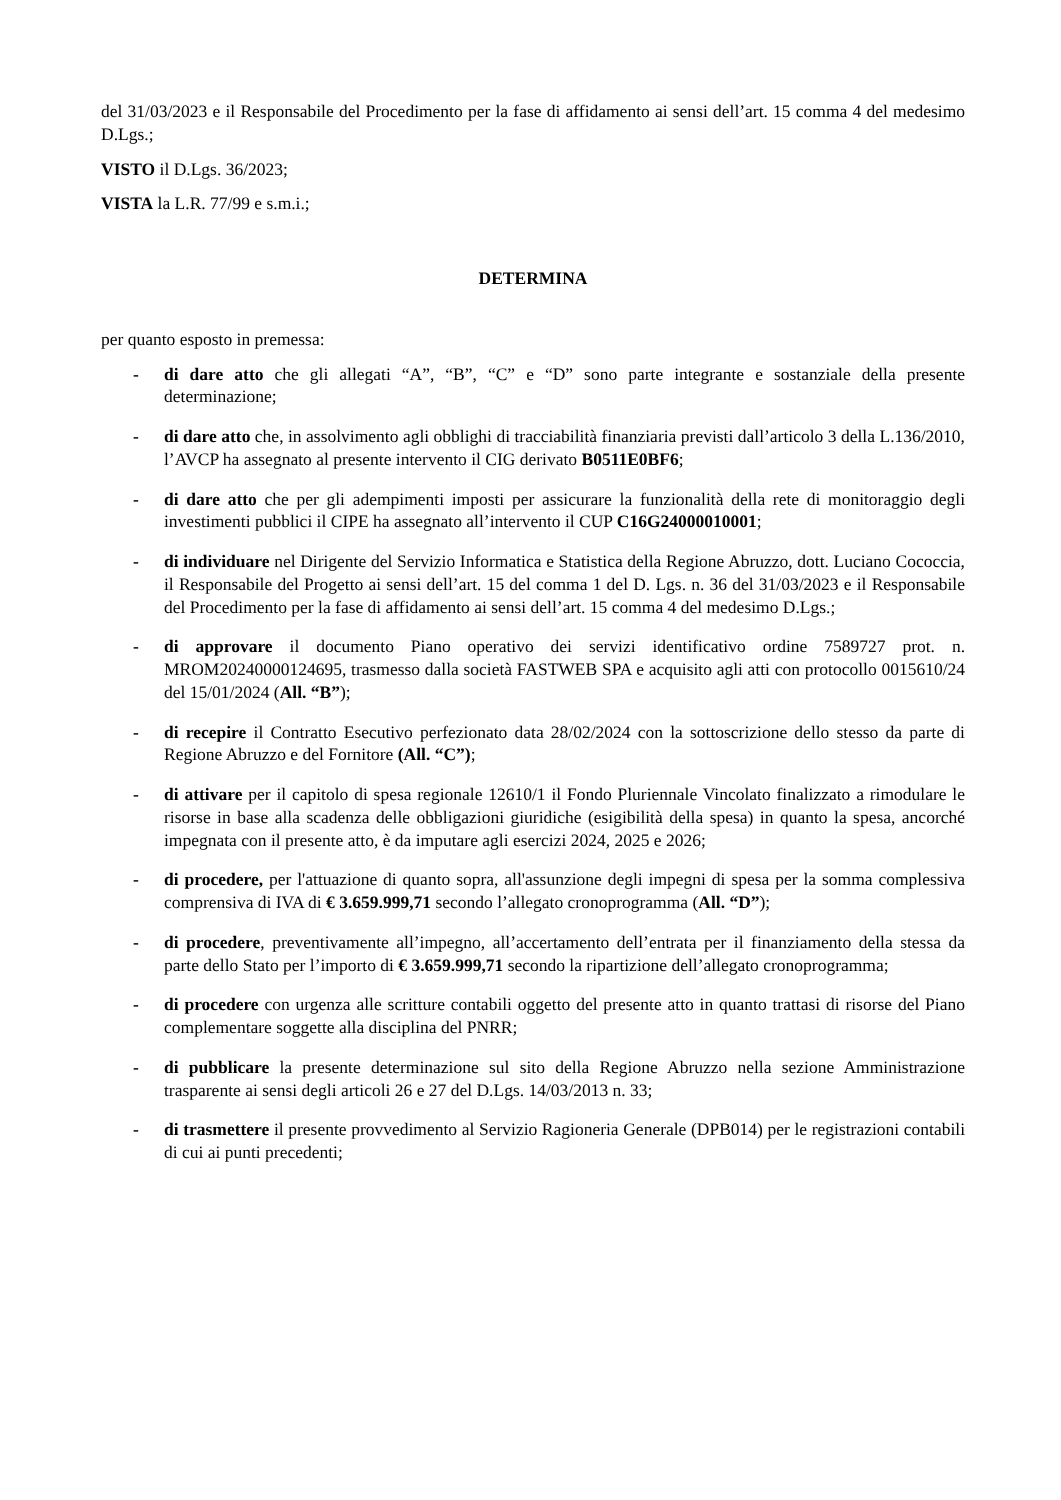del 31/03/2023 e il Responsabile del Procedimento per la fase di affidamento ai sensi dell’art. 15 comma 4 del medesimo D.Lgs.;
VISTO il D.Lgs. 36/2023;
VISTA la L.R. 77/99 e s.m.i.;
DETERMINA
per quanto esposto in premessa:
- di dare atto che gli allegati “A”, “B”, “C” e “D” sono parte integrante e sostanziale della presente determinazione;
- di dare atto che, in assolvimento agli obblighi di tracciabilità finanziaria previsti dall’articolo 3 della L.136/2010, l’AVCP ha assegnato al presente intervento il CIG derivato B0511E0BF6;
- di dare atto che per gli adempimenti imposti per assicurare la funzionalità della rete di monitoraggio degli investimenti pubblici il CIPE ha assegnato all’intervento il CUP C16G24000010001;
- di individuare nel Dirigente del Servizio Informatica e Statistica della Regione Abruzzo, dott. Luciano Cococcia, il Responsabile del Progetto ai sensi dell’art. 15 del comma 1 del D. Lgs. n. 36 del 31/03/2023 e il Responsabile del Procedimento per la fase di affidamento ai sensi dell’art. 15 comma 4 del medesimo D.Lgs.;
- di approvare il documento Piano operativo dei servizi identificativo ordine 7589727 prot. n. MROM20240000124695, trasmesso dalla società FASTWEB SPA e acquisito agli atti con protocollo 0015610/24 del 15/01/2024 (All. “B”);
- di recepire il Contratto Esecutivo perfezionato data 28/02/2024 con la sottoscrizione dello stesso da parte di Regione Abruzzo e del Fornitore (All. “C”);
- di attivare per il capitolo di spesa regionale 12610/1 il Fondo Pluriennale Vincolato finalizzato a rimodulare le risorse in base alla scadenza delle obbligazioni giuridiche (esigibilità della spesa) in quanto la spesa, ancorché impegnata con il presente atto, è da imputare agli esercizi 2024, 2025 e 2026;
- di procedere, per l'attuazione di quanto sopra, all'assunzione degli impegni di spesa per la somma complessiva comprensiva di IVA di € 3.659.999,71 secondo l’allegato cronoprogramma (All. “D”);
- di procedere, preventivamente all’impegno, all’accertamento dell’entrata per il finanziamento della stessa da parte dello Stato per l’importo di € 3.659.999,71 secondo la ripartizione dell’allegato cronoprogramma;
- di procedere con urgenza alle scritture contabili oggetto del presente atto in quanto trattasi di risorse del Piano complementare soggette alla disciplina del PNRR;
- di pubblicare la presente determinazione sul sito della Regione Abruzzo nella sezione Amministrazione trasparente ai sensi degli articoli 26 e 27 del D.Lgs. 14/03/2013 n. 33;
- di trasmettere il presente provvedimento al Servizio Ragioneria Generale (DPB014) per le registrazioni contabili di cui ai punti precedenti;